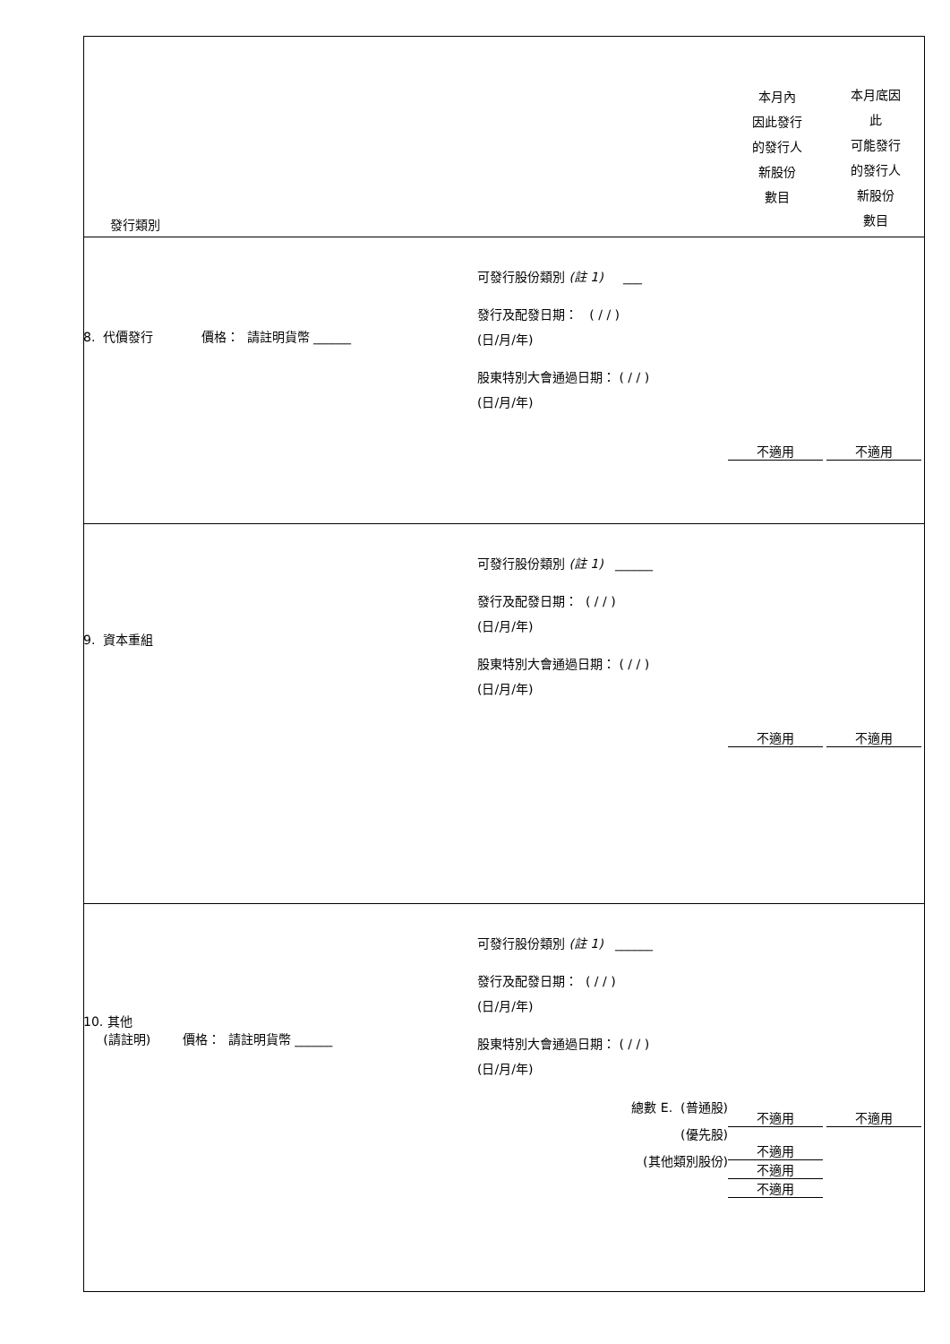| 發行類別 | | 本月內 因此發行 的發行人 新股份 數目 | 本月底因 此 可能發行 的發行人 新股份 數目 |
| 8. 代價發行 價格： 請註明貨幣 ______ | 可發行股份類別 (註 1) ___ 發行及配發日期： ( / / ) (日/月/年) 股東特別大會通過日期： ( / / ) (日/月/年) | 不適用 | 不適用 |
| 9. 資本重組 | 可發行股份類別 (註 1) ______ 發行及配發日期： ( / / ) (日/月/年) 股東特別大會通過日期： ( / / ) (日/月/年) | 不適用 | 不適用 |
| 10. 其他 (請註明) 價格： 請註明貨幣 ______ | 可發行股份類別 (註 1) ______ 發行及配發日期： ( / / ) (日/月/年) 股東特別大會通過日期： ( / / ) (日/月/年) 總數 E. (普通股) (優先股) (其他類別股份) | 不適用 不適用 不適用 不適用 | 不適用 |